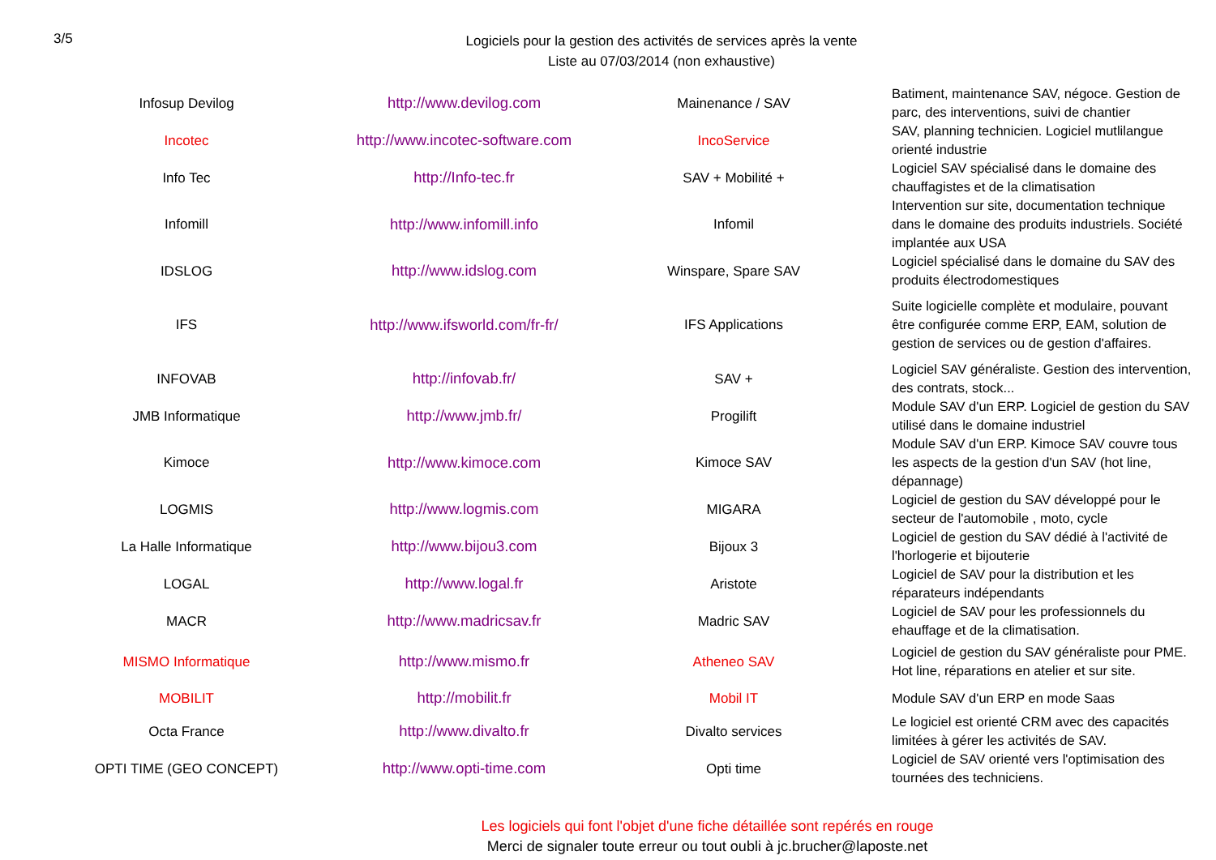3/5
Logiciels pour la gestion des activités de services après la vente
Liste au 07/03/2014 (non exhaustive)
| Infosup Devilog | http://www.devilog.com | Mainenance / SAV | Batiment, maintenance SAV, négoce. Gestion de parc, des interventions, suivi de chantier |
| Incotec | http://www.incotec-software.com | IncoService | SAV, planning technicien. Logiciel mutlilangue orienté industrie |
| Info Tec | http://Info-tec.fr | SAV + Mobilité + | Logiciel SAV spécialisé dans le domaine des chauffagistes et de la climatisation |
| Infomill | http://www.infomill.info | Infomil | Intervention sur site, documentation technique dans le domaine des produits industriels. Société implantée aux USA |
| IDSLOG | http://www.idslog.com | Winspare, Spare SAV | Logiciel spécialisé dans le domaine du SAV des produits électrodomestiques |
| IFS | http://www.ifsworld.com/fr-fr/ | IFS Applications | Suite logicielle complète et modulaire, pouvant être configurée comme ERP, EAM, solution de gestion de services ou de gestion d'affaires. |
| INFOVAB | http://infovab.fr/ | SAV + | Logiciel SAV généraliste. Gestion des intervention, des contrats, stock... |
| JMB Informatique | http://www.jmb.fr/ | Progilift | Module SAV d'un ERP. Logiciel de gestion du SAV utilisé dans le domaine industriel |
| Kimoce | http://www.kimoce.com | Kimoce SAV | Module SAV d'un ERP. Kimoce SAV couvre tous les aspects de la gestion d'un SAV (hot line, dépannage) |
| LOGMIS | http://www.logmis.com | MIGARA | Logiciel de gestion du SAV développé pour le secteur de l'automobile , moto, cycle |
| La Halle Informatique | http://www.bijou3.com | Bijoux 3 | Logiciel de gestion du SAV dédié à l'activité de l'horlogerie et bijouterie |
| LOGAL | http://www.logal.fr | Aristote | Logiciel de SAV pour la distribution et les réparateurs indépendants |
| MACR | http://www.madricsav.fr | Madric SAV | Logiciel de SAV pour les professionnels du ehauffage et de la climatisation. |
| MISMO Informatique | http://www.mismo.fr | Atheneo SAV | Logiciel de gestion du SAV généraliste pour PME. Hot line, réparations en atelier et sur site. |
| MOBILIT | http://mobilit.fr | Mobil IT | Module SAV d'un ERP en mode Saas |
| Octa France | http://www.divalto.fr | Divalto services | Le logiciel est orienté CRM avec des capacités limitées à gérer les activités de SAV. |
| OPTI TIME (GEO CONCEPT) | http://www.opti-time.com | Opti time | Logiciel de SAV orienté vers l'optimisation des tournées des techniciens. |
Les logiciels qui font l'objet d'une fiche détaillée sont repérés en rouge
Merci de signaler toute erreur ou tout oubli à jc.brucher@laposte.net